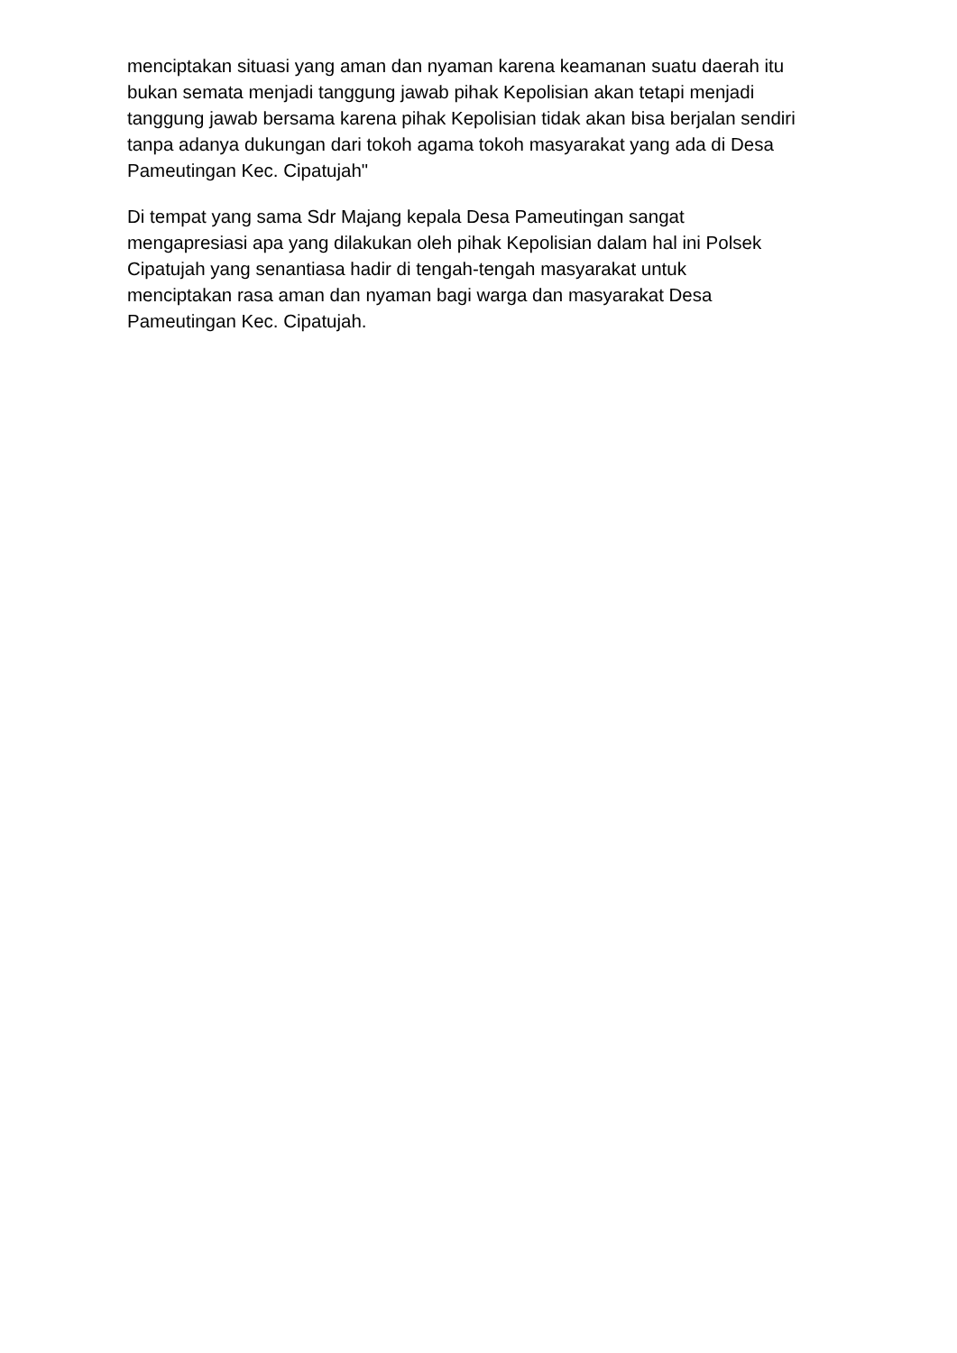menciptakan situasi yang aman dan nyaman karena keamanan suatu daerah itu
bukan semata menjadi tanggung jawab pihak Kepolisian akan tetapi menjadi
tanggung jawab bersama karena pihak Kepolisian tidak akan bisa berjalan sendiri
tanpa adanya dukungan dari tokoh agama tokoh masyarakat yang ada di Desa
Pameutingan Kec. Cipatujah"
Di tempat yang sama Sdr Majang kepala Desa Pameutingan sangat
mengapresiasi apa yang dilakukan oleh pihak Kepolisian dalam hal ini Polsek
Cipatujah yang senantiasa hadir di tengah-tengah masyarakat untuk
menciptakan rasa aman dan nyaman bagi warga dan masyarakat Desa
Pameutingan Kec. Cipatujah.